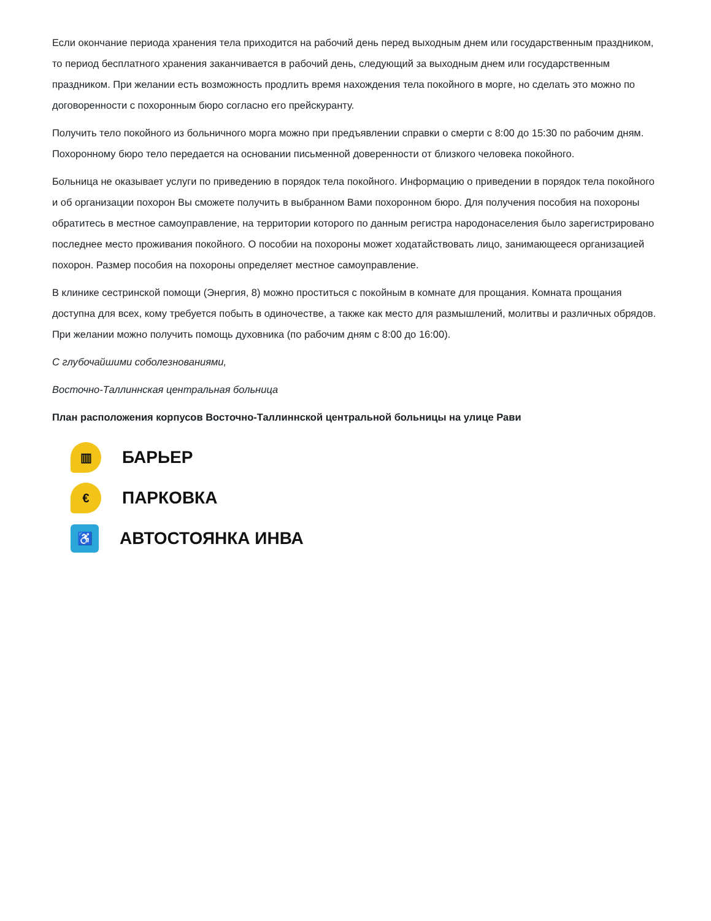Если окончание периода хранения тела приходится на рабочий день перед выходным днем или государственным праздником, то период бесплатного хранения заканчивается в рабочий день, следующий за выходным днем или государственным праздником. При желании есть возможность продлить время нахождения тела покойного в морге, но сделать это можно по договоренности с похоронным бюро согласно его прейскуранту.
Получить тело покойного из больничного морга можно при предъявлении справки о смерти с 8:00 до 15:30 по рабочим дням. Похоронному бюро тело передается на основании письменной доверенности от близкого человека покойного.
Больница не оказывает услуги по приведению в порядок тела покойного. Информацию о приведении в порядок тела покойного и об организации похорон Вы сможете получить в выбранном Вами похоронном бюро. Для получения пособия на похороны обратитесь в местное самоуправление, на территории которого по данным регистра народонаселения было зарегистрировано последнее место проживания покойного. О пособии на похороны может ходатайствовать лицо, занимающееся организацией похорон. Размер пособия на похороны определяет местное самоуправление.
В клинике сестринской помощи (Энергия, 8) можно проститься с покойным в комнате для прощания. Комната прощания доступна для всех, кому требуется побыть в одиночестве, а также как место для размышлений, молитвы и различных обрядов. При желании можно получить помощь духовника (по рабочим дням с 8:00 до 16:00).
С глубочайшими соболезнованиями,
Восточно-Таллиннская центральная больница
План расположения корпусов Восточно-Таллиннской центральной больницы на улице Рави
▥
БАРЬЕР
€
ПАРКОВКА
♿
АВТОСТОЯНКА ИНВА